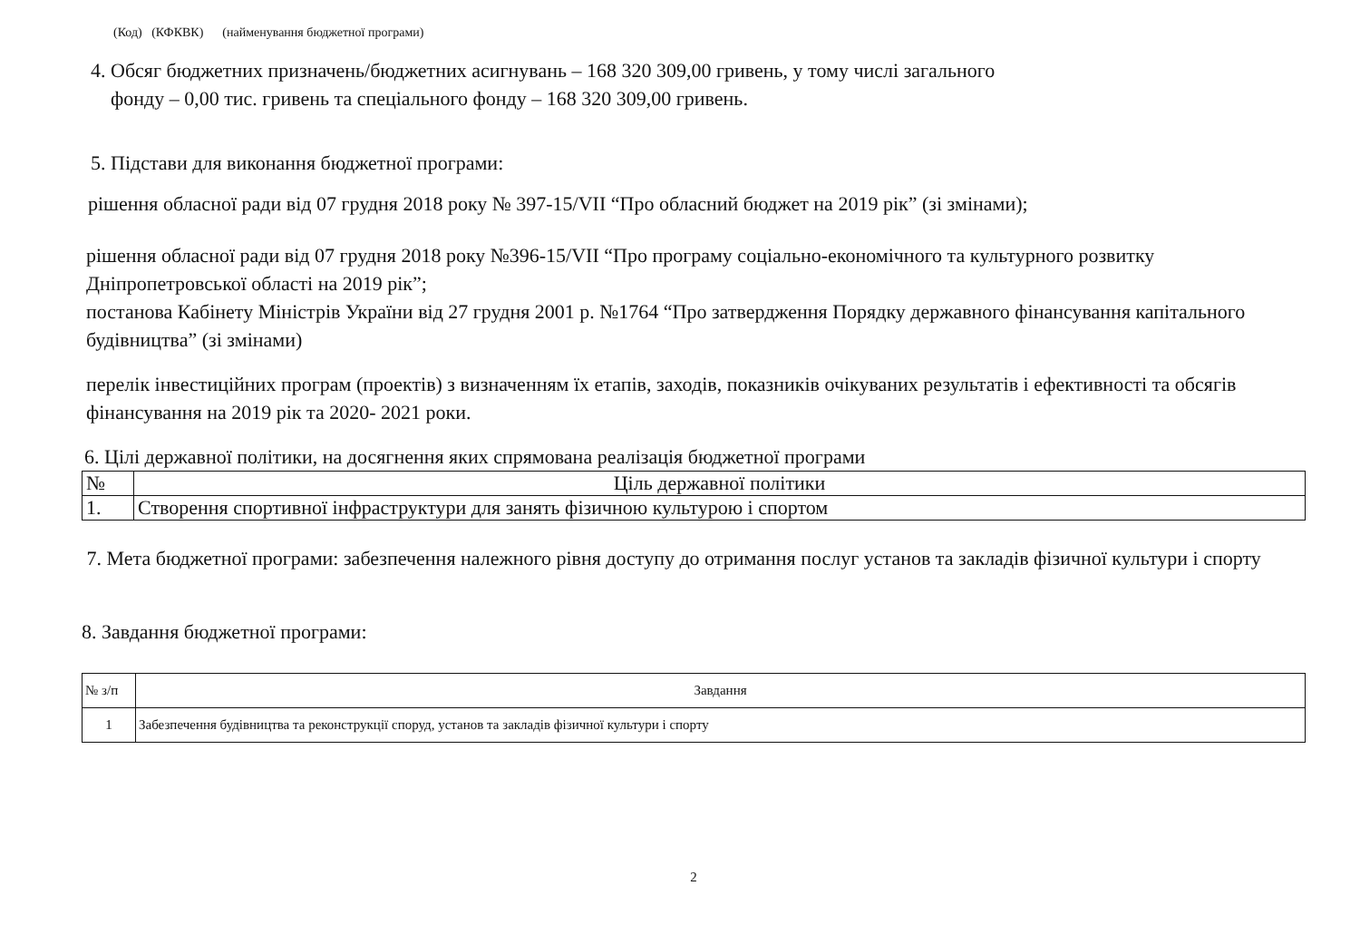(Код) (КФКВК) (найменування бюджетної програми)
4. Обсяг бюджетних призначень/бюджетних асигнувань – 168 320 309,00 гривень, у тому числі загального
фонду – 0,00 тис. гривень та спеціального фонду – 168 320 309,00 гривень.
5. Підстави для виконання бюджетної програми:
рішення обласної ради від 07 грудня 2018 року № 397-15/VII “Про обласний бюджет на 2019 рік” (зі змінами);
рішення обласної ради від 07 грудня 2018 року №396-15/VII “Про програму соціально-економічного та культурного розвитку Дніпропетровської області на 2019 рік”;
постанова Кабінету Міністрів України від 27 грудня 2001 р. №1764 “Про затвердження Порядку державного фінансування капітального будівництва” (зі змінами)
перелік інвестиційних програм (проектів) з визначенням їх етапів, заходів, показників очікуваних результатів і ефективності та обсягів фінансування на 2019 рік та 2020- 2021 роки.
6. Цілі державної політики, на досягнення яких спрямована реалізація бюджетної програми
| № | Ціль державної політики |
| --- | --- |
| 1. | Створення спортивної інфраструктури для занять фізичною культурою і спортом |
7. Мета бюджетної програми: забезпечення належного рівня доступу до отримання послуг установ та закладів фізичної культури і спорту
8. Завдання бюджетної програми:
| № з/п | Завдання |
| --- | --- |
| 1 | Забезпечення будівництва та реконструкції споруд, установ та закладів фізичної культури і спорту |
2